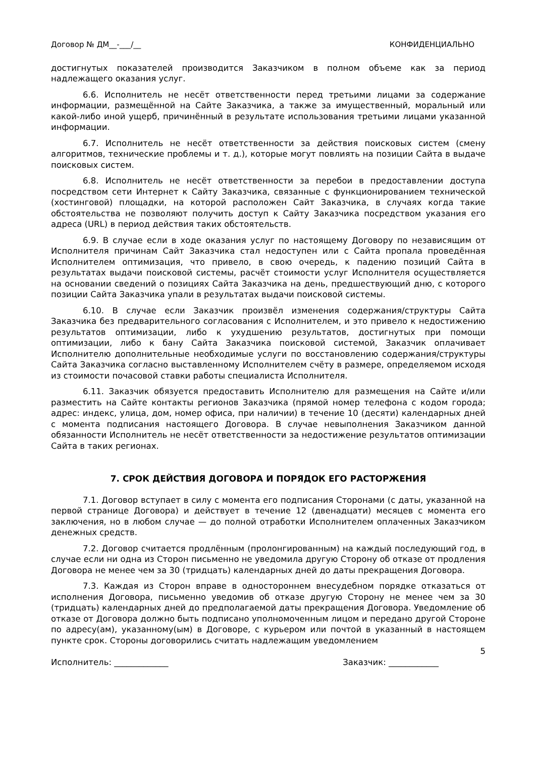Договор № ДМ__-___/__ КОНФИДЕНЦИАЛЬНО
достигнутых показателей производится Заказчиком в полном объеме как за период надлежащего оказания услуг.
6.6. Исполнитель не несёт ответственности перед третьими лицами за содержание информации, размещённой на Сайте Заказчика, а также за имущественный, моральный или какой-либо иной ущерб, причинённый в результате использования третьими лицами указанной информации.
6.7. Исполнитель не несёт ответственности за действия поисковых систем (смену алгоритмов, технические проблемы и т. д.), которые могут повлиять на позиции Сайта в выдаче поисковых систем.
6.8. Исполнитель не несёт ответственности за перебои в предоставлении доступа посредством сети Интернет к Сайту Заказчика, связанные с функционированием технической (хостинговой) площадки, на которой расположен Сайт Заказчика, в случаях когда такие обстоятельства не позволяют получить доступ к Сайту Заказчика посредством указания его адреса (URL) в период действия таких обстоятельств.
6.9. В случае если в ходе оказания услуг по настоящему Договору по независящим от Исполнителя причинам Сайт Заказчика стал недоступен или с Сайта пропала проведённая Исполнителем оптимизация, что привело, в свою очередь, к падению позиций Сайта в результатах выдачи поисковой системы, расчёт стоимости услуг Исполнителя осуществляется на основании сведений о позициях Сайта Заказчика на день, предшествующий дню, с которого позиции Сайта Заказчика упали в результатах выдачи поисковой системы.
6.10. В случае если Заказчик произвёл изменения содержания/структуры Сайта Заказчика без предварительного согласования с Исполнителем, и это привело к недостижению результатов оптимизации, либо к ухудшению результатов, достигнутых при помощи оптимизации, либо к бану Сайта Заказчика поисковой системой, Заказчик оплачивает Исполнителю дополнительные необходимые услуги по восстановлению содержания/структуры Сайта Заказчика согласно выставленному Исполнителем счёту в размере, определяемом исходя из стоимости почасовой ставки работы специалиста Исполнителя.
6.11. Заказчик обязуется предоставить Исполнителю для размещения на Сайте и/или разместить на Сайте контакты регионов Заказчика (прямой номер телефона с кодом города; адрес: индекс, улица, дом, номер офиса, при наличии) в течение 10 (десяти) календарных дней с момента подписания настоящего Договора. В случае невыполнения Заказчиком данной обязанности Исполнитель не несёт ответственности за недостижение результатов оптимизации Сайта в таких регионах.
7. СРОК ДЕЙСТВИЯ ДОГОВОРА И ПОРЯДОК ЕГО РАСТОРЖЕНИЯ
7.1. Договор вступает в силу с момента его подписания Сторонами (с даты, указанной на первой странице Договора) и действует в течение 12 (двенадцати) месяцев с момента его заключения, но в любом случае — до полной отработки Исполнителем оплаченных Заказчиком денежных средств.
7.2. Договор считается продлённым (пролонгированным) на каждый последующий год, в случае если ни одна из Сторон письменно не уведомила другую Сторону об отказе от продления Договора не менее чем за 30 (тридцать) календарных дней до даты прекращения Договора.
7.3. Каждая из Сторон вправе в одностороннем внесудебном порядке отказаться от исполнения Договора, письменно уведомив об отказе другую Сторону не менее чем за 30 (тридцать) календарных дней до предполагаемой даты прекращения Договора. Уведомление об отказе от Договора должно быть подписано уполномоченным лицом и передано другой Стороне по адресу(ам), указанному(ым) в Договоре, с курьером или почтой в указанный в настоящем пункте срок. Стороны договорились считать надлежащим уведомлением
5
Исполнитель: _____________ Заказчик: ____________